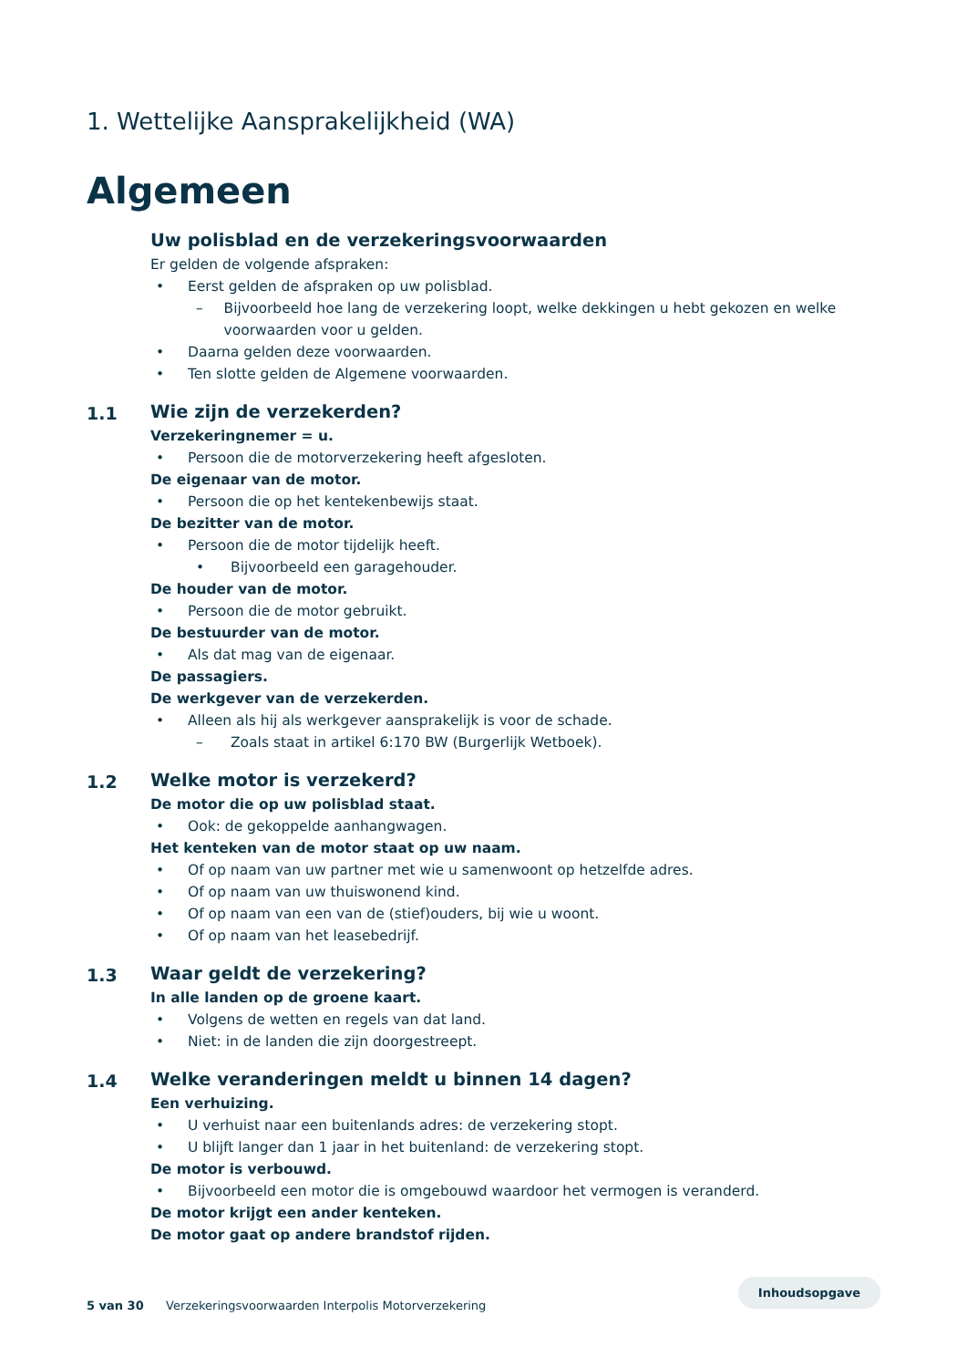1. Wettelijke Aansprakelijkheid (WA)
Algemeen
Uw polisblad en de verzekeringsvoorwaarden
Er gelden de volgende afspraken:
• Eerst gelden de afspraken op uw polisblad.
– Bijvoorbeeld hoe lang de verzekering loopt, welke dekkingen u hebt gekozen en welke voorwaarden voor u gelden.
• Daarna gelden deze voorwaarden.
• Ten slotte gelden de Algemene voorwaarden.
1.1
Wie zijn de verzekerden?
Verzekeringnemer = u.
• Persoon die de motorverzekering heeft afgesloten.
De eigenaar van de motor.
• Persoon die op het kentekenbewijs staat.
De bezitter van de motor.
• Persoon die de motor tijdelijk heeft.
• Bijvoorbeeld een garagehouder.
De houder van de motor.
• Persoon die de motor gebruikt.
De bestuurder van de motor.
• Als dat mag van de eigenaar.
De passagiers.
De werkgever van de verzekerden.
• Alleen als hij als werkgever aansprakelijk is voor de schade.
– Zoals staat in artikel 6:170 BW (Burgerlijk Wetboek).
1.2
Welke motor is verzekerd?
De motor die op uw polisblad staat.
• Ook: de gekoppelde aanhangwagen.
Het kenteken van de motor staat op uw naam.
• Of op naam van uw partner met wie u samenwoont op hetzelfde adres.
• Of op naam van uw thuiswonend kind.
• Of op naam van een van de (stief)ouders, bij wie u woont.
• Of op naam van het leasebedrijf.
1.3
Waar geldt de verzekering?
In alle landen op de groene kaart.
• Volgens de wetten en regels van dat land.
• Niet: in de landen die zijn doorgestreept.
1.4
Welke veranderingen meldt u binnen 14 dagen?
Een verhuizing.
• U verhuist naar een buitenlands adres: de verzekering stopt.
• U blijft langer dan 1 jaar in het buitenland: de verzekering stopt.
De motor is verbouwd.
• Bijvoorbeeld een motor die is omgebouwd waardoor het vermogen is veranderd.
De motor krijgt een ander kenteken.
De motor gaat op andere brandstof rijden.
5 van 30 Verzekeringsvoorwaarden Interpolis Motorverzekering Inhoudsopgave